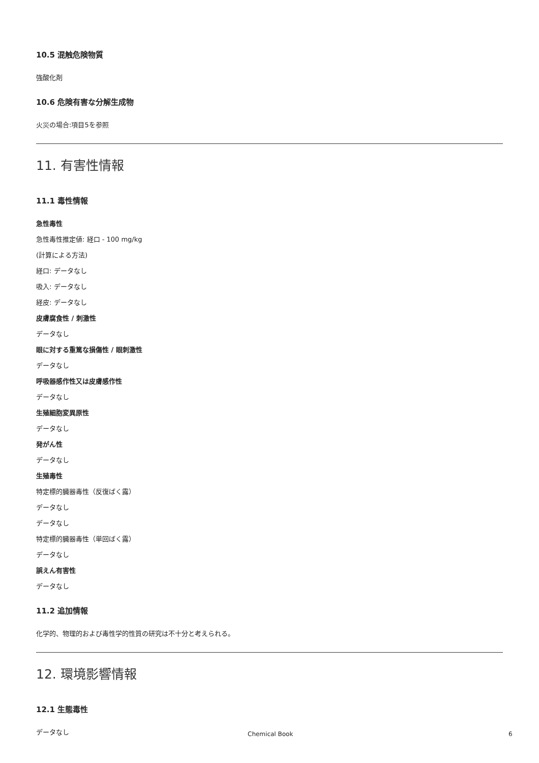10.5 混触危険物質
強酸化剤
10.6 危険有害な分解生成物
火災の場合:項目5を参照
11. 有害性情報
11.1 毒性情報
急性毒性
急性毒性推定値: 経口 - 100 mg/kg
(計算による方法)
経口: データなし
吸入: データなし
経皮: データなし
皮膚腐食性 / 刺激性
データなし
眼に対する重篤な損傷性 / 眼刺激性
データなし
呼吸器感作性又は皮膚感作性
データなし
生殖細胞変異原性
データなし
発がん性
データなし
生殖毒性
特定標的臓器毒性（反復ばく露）
データなし
データなし
特定標的臓器毒性（単回ばく露）
データなし
誤えん有害性
データなし
11.2 追加情報
化学的、物理的および毒性学的性質の研究は不十分と考えられる。
12. 環境影響情報
12.1 生態毒性
データなし
Chemical Book 6